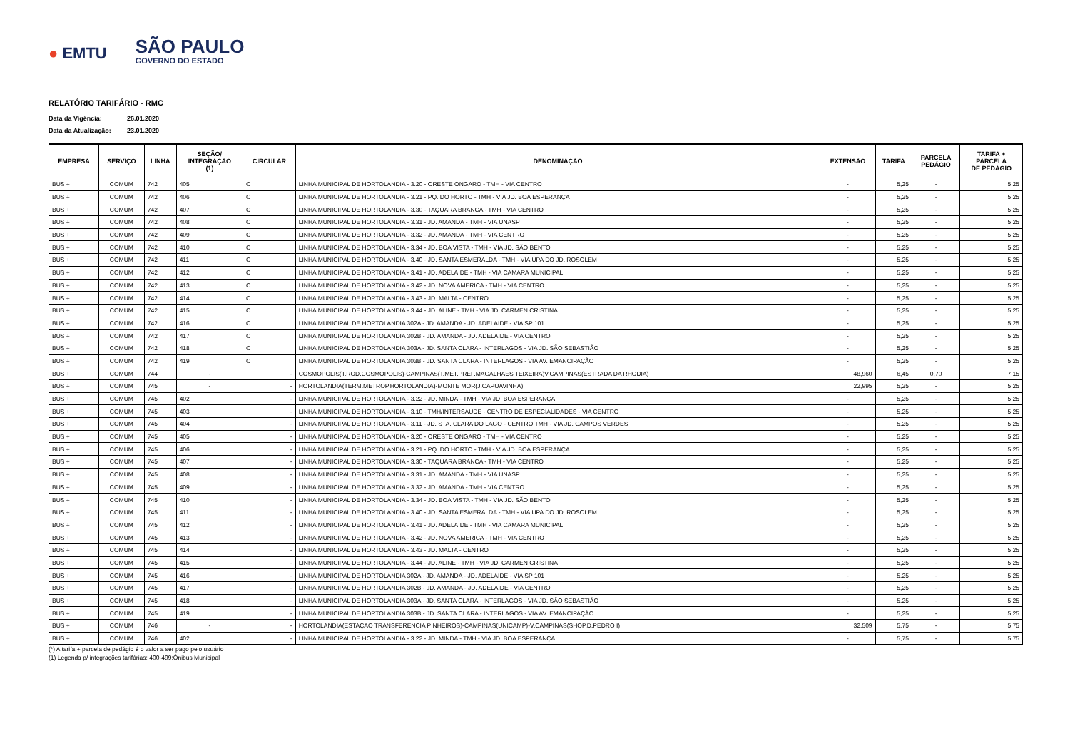● EMTU
SÃO PAULO
GOVERNO DO ESTADO
RELATÓRIO TARIFÁRIO - RMC
Data da Vigência: 26.01.2020
Data da Atualização: 23.01.2020
| EMPRESA | SERVIÇO | LINHA | SEÇÃO/ INTEGRAÇÃO (1) | CIRCULAR | DENOMINAÇÃO | EXTENSÃO | TARIFA | PARCELA PEDÁGIO | TARIFA + PARCELA DE PEDÁGIO |
| --- | --- | --- | --- | --- | --- | --- | --- | --- | --- |
| BUS + | COMUM | 742 | 405 | C | LINHA MUNICIPAL DE HORTOLANDIA - 3.20 - ORESTE ONGARO - TMH - VIA CENTRO | - | 5,25 | - | 5,25 |
| BUS + | COMUM | 742 | 406 | C | LINHA MUNICIPAL DE HORTOLANDIA - 3.21 - PQ. DO HORTO - TMH - VIA JD. BOA ESPERANÇA | - | 5,25 | - | 5,25 |
| BUS + | COMUM | 742 | 407 | C | LINHA MUNICIPAL DE HORTOLANDIA - 3.30 - TAQUARA BRANCA - TMH - VIA CENTRO | - | 5,25 | - | 5,25 |
| BUS + | COMUM | 742 | 408 | C | LINHA MUNICIPAL DE HORTOLANDIA - 3.31 - JD. AMANDA - TMH - VIA UNASP | - | 5,25 | - | 5,25 |
| BUS + | COMUM | 742 | 409 | C | LINHA MUNICIPAL DE HORTOLANDIA - 3.32 - JD. AMANDA - TMH - VIA CENTRO | - | 5,25 | - | 5,25 |
| BUS + | COMUM | 742 | 410 | C | LINHA MUNICIPAL DE HORTOLANDIA - 3.34 - JD. BOA VISTA - TMH - VIA JD. SÃO BENTO | - | 5,25 | - | 5,25 |
| BUS + | COMUM | 742 | 411 | C | LINHA MUNICIPAL DE HORTOLANDIA - 3.40 - JD. SANTA ESMERALDA - TMH - VIA UPA DO JD. ROSOLEM | - | 5,25 | - | 5,25 |
| BUS + | COMUM | 742 | 412 | C | LINHA MUNICIPAL DE HORTOLANDIA - 3.41 - JD. ADELAIDE - TMH - VIA CAMARA MUNICIPAL | - | 5,25 | - | 5,25 |
| BUS + | COMUM | 742 | 413 | C | LINHA MUNICIPAL DE HORTOLANDIA - 3.42 - JD. NOVA AMERICA - TMH - VIA CENTRO | - | 5,25 | - | 5,25 |
| BUS + | COMUM | 742 | 414 | C | LINHA MUNICIPAL DE HORTOLANDIA - 3.43 - JD. MALTA - CENTRO | - | 5,25 | - | 5,25 |
| BUS + | COMUM | 742 | 415 | C | LINHA MUNICIPAL DE HORTOLANDIA - 3.44 - JD. ALINE - TMH - VIA JD. CARMEN CRISTINA | - | 5,25 | - | 5,25 |
| BUS + | COMUM | 742 | 416 | C | LINHA MUNICIPAL DE HORTOLANDIA 302A - JD. AMANDA - JD. ADELAIDE - VIA SP 101 | - | 5,25 | - | 5,25 |
| BUS + | COMUM | 742 | 417 | C | LINHA MUNICIPAL DE HORTOLANDIA 302B - JD. AMANDA - JD. ADELAIDE - VIA CENTRO | - | 5,25 | - | 5,25 |
| BUS + | COMUM | 742 | 418 | C | LINHA MUNICIPAL DE HORTOLANDIA 303A - JD. SANTA CLARA - INTERLAGOS - VIA JD. SÃO SEBASTIÃO | - | 5,25 | - | 5,25 |
| BUS + | COMUM | 742 | 419 | C | LINHA MUNICIPAL DE HORTOLANDIA 303B - JD. SANTA CLARA - INTERLAGOS - VIA AV. EMANCIPAÇÃO | - | 5,25 | - | 5,25 |
| BUS + | COMUM | 744 | - | - | COSMOPOLIS(T.ROD.COSMOPOLIS)-CAMPINAS(T.MET.PREF.MAGALHAES TEIXEIRA)V.CAMPINAS(ESTRADA DA RHODIA) | 48,960 | 6,45 | 0,70 | 7,15 |
| BUS + | COMUM | 745 | - | - | HORTOLANDIA(TERM.METROP.HORTOLANDIA)-MONTE MOR(J.CAPUAVINHA) | 22,995 | 5,25 | - | 5,25 |
| BUS + | COMUM | 745 | 402 | - | LINHA MUNICIPAL DE HORTOLANDIA - 3.22 - JD. MINDA - TMH - VIA JD. BOA ESPERANÇA | - | 5,25 | - | 5,25 |
| BUS + | COMUM | 745 | 403 | - | LINHA MUNICIPAL DE HORTOLANDIA - 3.10 - TMH/INTERSAUDE - CENTRO DE ESPECIALIDADES - VIA CENTRO | - | 5,25 | - | 5,25 |
| BUS + | COMUM | 745 | 404 | - | LINHA MUNICIPAL DE HORTOLANDIA - 3.11 - JD. STA. CLARA DO LAGO - CENTRO TMH - VIA JD. CAMPOS VERDES | - | 5,25 | - | 5,25 |
| BUS + | COMUM | 745 | 405 | - | LINHA MUNICIPAL DE HORTOLANDIA - 3.20 - ORESTE ONGARO - TMH - VIA CENTRO | - | 5,25 | - | 5,25 |
| BUS + | COMUM | 745 | 406 | - | LINHA MUNICIPAL DE HORTOLANDIA - 3.21 - PQ. DO HORTO - TMH - VIA JD. BOA ESPERANÇA | - | 5,25 | - | 5,25 |
| BUS + | COMUM | 745 | 407 | - | LINHA MUNICIPAL DE HORTOLANDIA - 3.30 - TAQUARA BRANCA - TMH - VIA CENTRO | - | 5,25 | - | 5,25 |
| BUS + | COMUM | 745 | 408 | - | LINHA MUNICIPAL DE HORTOLANDIA - 3.31 - JD. AMANDA - TMH - VIA UNASP | - | 5,25 | - | 5,25 |
| BUS + | COMUM | 745 | 409 | - | LINHA MUNICIPAL DE HORTOLANDIA - 3.32 - JD. AMANDA - TMH - VIA CENTRO | - | 5,25 | - | 5,25 |
| BUS + | COMUM | 745 | 410 | - | LINHA MUNICIPAL DE HORTOLANDIA - 3.34 - JD. BOA VISTA - TMH - VIA JD. SÃO BENTO | - | 5,25 | - | 5,25 |
| BUS + | COMUM | 745 | 411 | - | LINHA MUNICIPAL DE HORTOLANDIA - 3.40 - JD. SANTA ESMERALDA - TMH - VIA UPA DO JD. ROSOLEM | - | 5,25 | - | 5,25 |
| BUS + | COMUM | 745 | 412 | - | LINHA MUNICIPAL DE HORTOLANDIA - 3.41 - JD. ADELAIDE - TMH - VIA CAMARA MUNICIPAL | - | 5,25 | - | 5,25 |
| BUS + | COMUM | 745 | 413 | - | LINHA MUNICIPAL DE HORTOLANDIA - 3.42 - JD. NOVA AMERICA - TMH - VIA CENTRO | - | 5,25 | - | 5,25 |
| BUS + | COMUM | 745 | 414 | - | LINHA MUNICIPAL DE HORTOLANDIA - 3.43 - JD. MALTA - CENTRO | - | 5,25 | - | 5,25 |
| BUS + | COMUM | 745 | 415 | - | LINHA MUNICIPAL DE HORTOLANDIA - 3.44 - JD. ALINE - TMH - VIA JD. CARMEN CRISTINA | - | 5,25 | - | 5,25 |
| BUS + | COMUM | 745 | 416 | - | LINHA MUNICIPAL DE HORTOLANDIA 302A - JD. AMANDA - JD. ADELAIDE - VIA SP 101 | - | 5,25 | - | 5,25 |
| BUS + | COMUM | 745 | 417 | - | LINHA MUNICIPAL DE HORTOLANDIA 302B - JD. AMANDA - JD. ADELAIDE - VIA CENTRO | - | 5,25 | - | 5,25 |
| BUS + | COMUM | 745 | 418 | - | LINHA MUNICIPAL DE HORTOLANDIA 303A - JD. SANTA CLARA - INTERLAGOS - VIA JD. SÃO SEBASTIÃO | - | 5,25 | - | 5,25 |
| BUS + | COMUM | 745 | 419 | - | LINHA MUNICIPAL DE HORTOLANDIA 303B - JD. SANTA CLARA - INTERLAGOS - VIA AV. EMANCIPAÇÃO | - | 5,25 | - | 5,25 |
| BUS + | COMUM | 746 | - | - | HORTOLANDIA(ESTAÇAO TRANSFERENCIA PINHEIROS)-CAMPINAS(UNICAMP)-V.CAMPINAS(SHOP.D.PEDRO I) | 32,509 | 5,75 | - | 5,75 |
| BUS + | COMUM | 746 | 402 | - | LINHA MUNICIPAL DE HORTOLANDIA - 3.22 - JD. MINDA - TMH - VIA JD. BOA ESPERANÇA | - | 5,75 | - | 5,75 |
(*) A tarifa + parcela de pedágio é o valor a ser pago pelo usuário
(1) Legenda p/ integrações tarifárias: 400-499:Ônibus Municipal